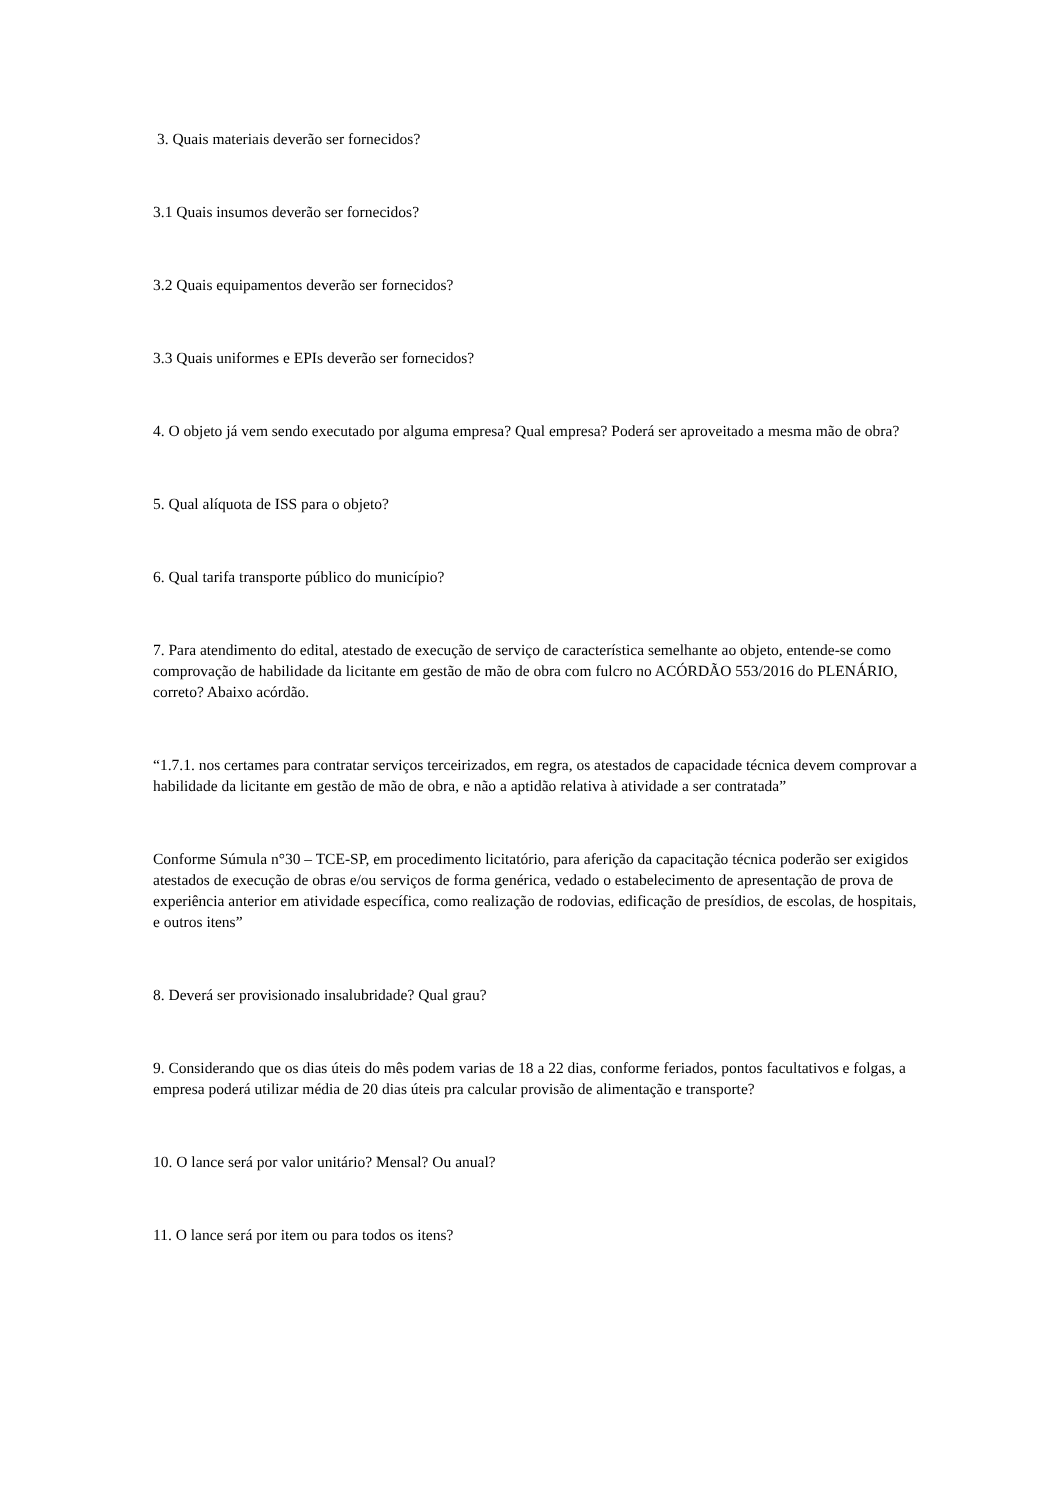3. Quais materiais deverão ser fornecidos?
3.1 Quais insumos deverão ser fornecidos?
3.2 Quais equipamentos deverão ser fornecidos?
3.3 Quais uniformes e EPIs deverão ser fornecidos?
4. O objeto já vem sendo executado por alguma empresa? Qual empresa? Poderá ser aproveitado a mesma mão de obra?
5. Qual alíquota de ISS para o objeto?
6. Qual tarifa transporte público do município?
7. Para atendimento do edital, atestado de execução de serviço de característica semelhante ao objeto, entende-se como comprovação de habilidade da licitante em gestão de mão de obra com fulcro no ACÓRDÃO 553/2016 do PLENÁRIO, correto? Abaixo acórdão.
“1.7.1. nos certames para contratar serviços terceirizados, em regra, os atestados de capacidade técnica devem comprovar a habilidade da licitante em gestão de mão de obra, e não a aptidão relativa à atividade a ser contratada”
Conforme Súmula n°30 – TCE-SP, em procedimento licitatório, para aferição da capacitação técnica poderão ser exigidos atestados de execução de obras e/ou serviços de forma genérica, vedado o estabelecimento de apresentação de prova de experiência anterior em atividade específica, como realização de rodovias, edificação de presídios, de escolas, de hospitais, e outros itens”
8. Deverá ser provisionado insalubridade? Qual grau?
9. Considerando que os dias úteis do mês podem varias de 18 a 22 dias, conforme feriados, pontos facultativos e folgas, a empresa poderá utilizar média de 20 dias úteis pra calcular provisão de alimentação e transporte?
10. O lance será por valor unitário? Mensal? Ou anual?
11. O lance será por item ou para todos os itens?